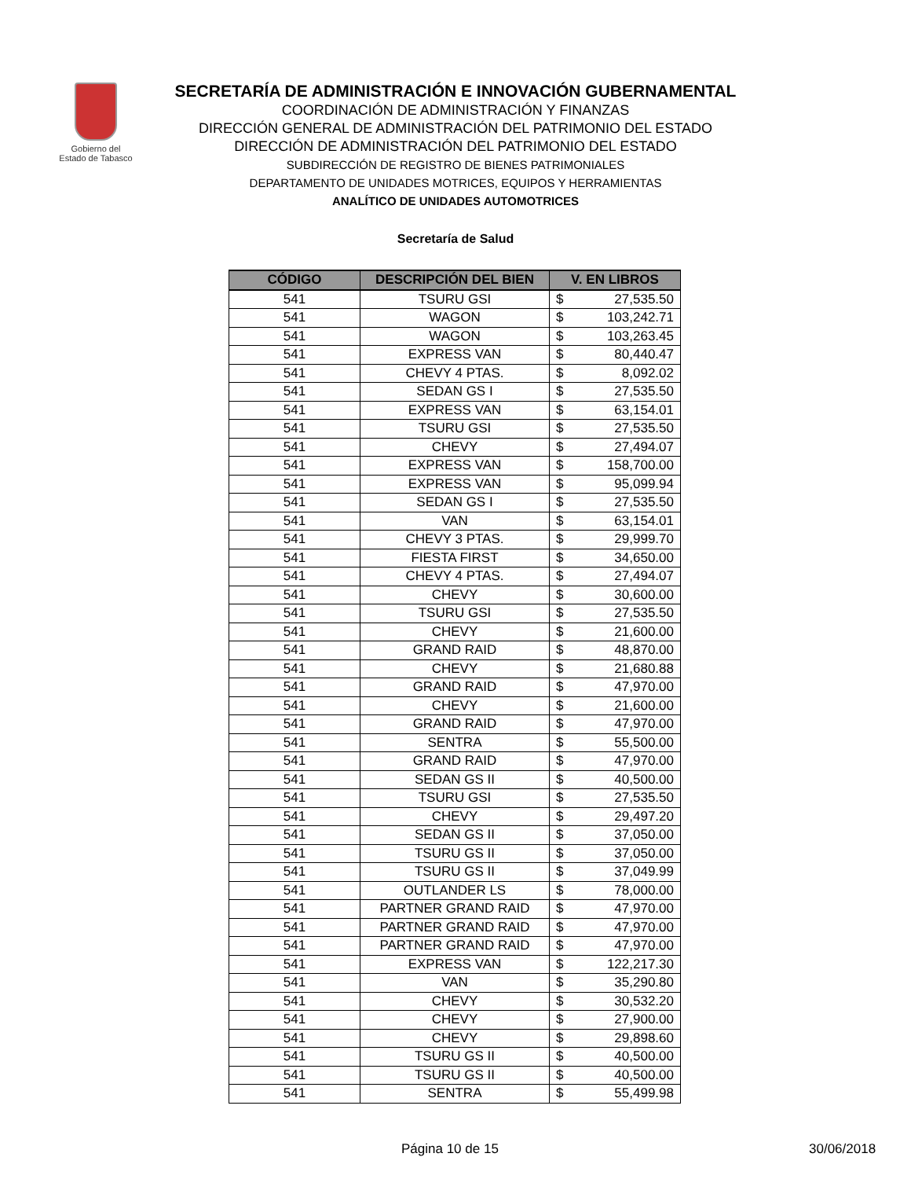Gobierno del
Estado de Tabasco
SECRETARÍA DE ADMINISTRACIÓN E INNOVACIÓN GUBERNAMENTAL
COORDINACIÓN DE ADMINISTRACIÓN Y FINANZAS
DIRECCIÓN GENERAL DE ADMINISTRACIÓN DEL PATRIMONIO DEL ESTADO
DIRECCIÓN DE ADMINISTRACIÓN DEL PATRIMONIO DEL ESTADO
SUBDIRECCIÓN DE REGISTRO DE BIENES PATRIMONIALES
DEPARTAMENTO DE UNIDADES MOTRICES, EQUIPOS Y HERRAMIENTAS
ANALÍTICO DE UNIDADES AUTOMOTRICES
Secretaría de Salud
| CÓDIGO | DESCRIPCIÓN DEL BIEN | V. EN LIBROS |
| --- | --- | --- |
| 541 | TSURU GSI | $ 27,535.50 |
| 541 | WAGON | $ 103,242.71 |
| 541 | WAGON | $ 103,263.45 |
| 541 | EXPRESS VAN | $ 80,440.47 |
| 541 | CHEVY 4 PTAS. | $ 8,092.02 |
| 541 | SEDAN GS I | $ 27,535.50 |
| 541 | EXPRESS VAN | $ 63,154.01 |
| 541 | TSURU GSI | $ 27,535.50 |
| 541 | CHEVY | $ 27,494.07 |
| 541 | EXPRESS VAN | $ 158,700.00 |
| 541 | EXPRESS VAN | $ 95,099.94 |
| 541 | SEDAN GS I | $ 27,535.50 |
| 541 | VAN | $ 63,154.01 |
| 541 | CHEVY 3 PTAS. | $ 29,999.70 |
| 541 | FIESTA FIRST | $ 34,650.00 |
| 541 | CHEVY 4 PTAS. | $ 27,494.07 |
| 541 | CHEVY | $ 30,600.00 |
| 541 | TSURU GSI | $ 27,535.50 |
| 541 | CHEVY | $ 21,600.00 |
| 541 | GRAND RAID | $ 48,870.00 |
| 541 | CHEVY | $ 21,680.88 |
| 541 | GRAND RAID | $ 47,970.00 |
| 541 | CHEVY | $ 21,600.00 |
| 541 | GRAND RAID | $ 47,970.00 |
| 541 | SENTRA | $ 55,500.00 |
| 541 | GRAND RAID | $ 47,970.00 |
| 541 | SEDAN GS II | $ 40,500.00 |
| 541 | TSURU GSI | $ 27,535.50 |
| 541 | CHEVY | $ 29,497.20 |
| 541 | SEDAN GS II | $ 37,050.00 |
| 541 | TSURU GS II | $ 37,050.00 |
| 541 | TSURU GS II | $ 37,049.99 |
| 541 | OUTLANDER LS | $ 78,000.00 |
| 541 | PARTNER GRAND RAID | $ 47,970.00 |
| 541 | PARTNER GRAND RAID | $ 47,970.00 |
| 541 | PARTNER GRAND RAID | $ 47,970.00 |
| 541 | EXPRESS VAN | $ 122,217.30 |
| 541 | VAN | $ 35,290.80 |
| 541 | CHEVY | $ 30,532.20 |
| 541 | CHEVY | $ 27,900.00 |
| 541 | CHEVY | $ 29,898.60 |
| 541 | TSURU GS II | $ 40,500.00 |
| 541 | TSURU GS II | $ 40,500.00 |
| 541 | SENTRA | $ 55,499.98 |
Página 10 de 15 30/06/2018